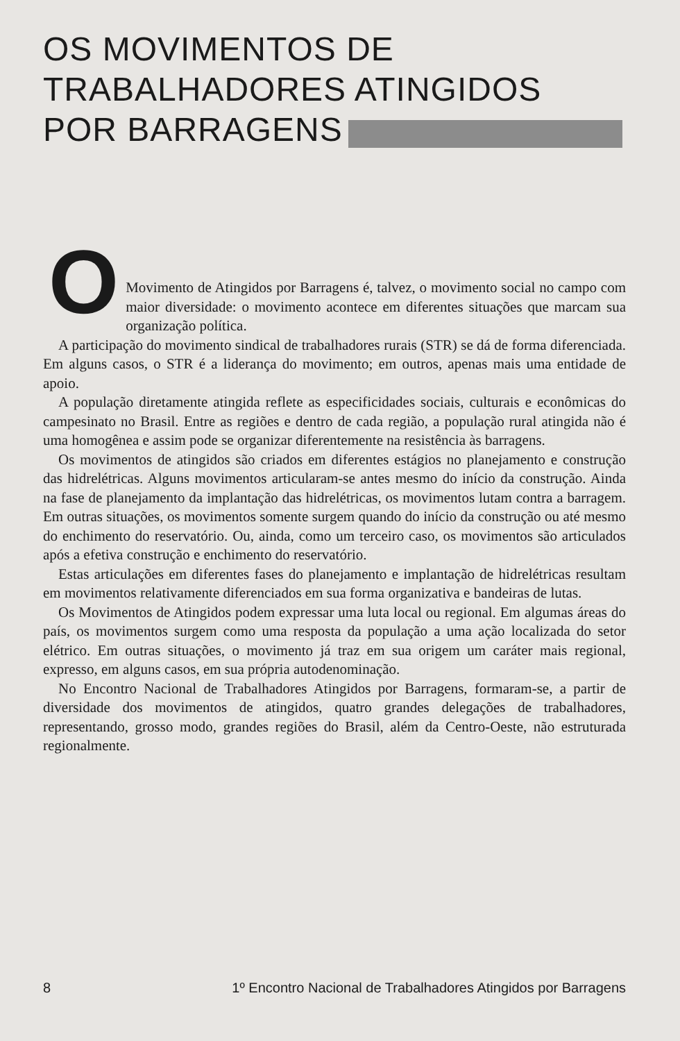OS MOVIMENTOS DE
TRABALHADORES ATINGIDOS
POR BARRAGENS
O
Movimento de Atingidos por Barragens é, talvez, o movimento social no campo com maior diversidade: o movimento acontece em diferentes situações que marcam sua organização política.
A participação do movimento sindical de trabalhadores rurais (STR) se dá de forma diferenciada. Em alguns casos, o STR é a liderança do movimento; em outros, apenas mais uma entidade de apoio.
A população diretamente atingida reflete as especificidades sociais, culturais e econômicas do campesinato no Brasil. Entre as regiões e dentro de cada região, a população rural atingida não é uma homogênea e assim pode se organizar diferentemente na resistência às barragens.
Os movimentos de atingidos são criados em diferentes estágios no planejamento e construção das hidrelétricas. Alguns movimentos articularam-se antes mesmo do início da construção. Ainda na fase de planejamento da implantação das hidrelétricas, os movimentos lutam contra a barragem. Em outras situações, os movimentos somente surgem quando do início da construção ou até mesmo do enchimento do reservatório. Ou, ainda, como um terceiro caso, os movimentos são articulados após a efetiva construção e enchimento do reservatório.
Estas articulações em diferentes fases do planejamento e implantação de hidrelétricas resultam em movimentos relativamente diferenciados em sua forma organizativa e bandeiras de lutas.
Os Movimentos de Atingidos podem expressar uma luta local ou regional. Em algumas áreas do país, os movimentos surgem como uma resposta da população a uma ação localizada do setor elétrico. Em outras situações, o movimento já traz em sua origem um caráter mais regional, expresso, em alguns casos, em sua própria autodenominação.
No Encontro Nacional de Trabalhadores Atingidos por Barragens, formaram-se, a partir de diversidade dos movimentos de atingidos, quatro grandes delegações de trabalhadores, representando, grosso modo, grandes regiões do Brasil, além da Centro-Oeste, não estruturada regionalmente.
8 1º Encontro Nacional de Trabalhadores Atingidos por Barragens